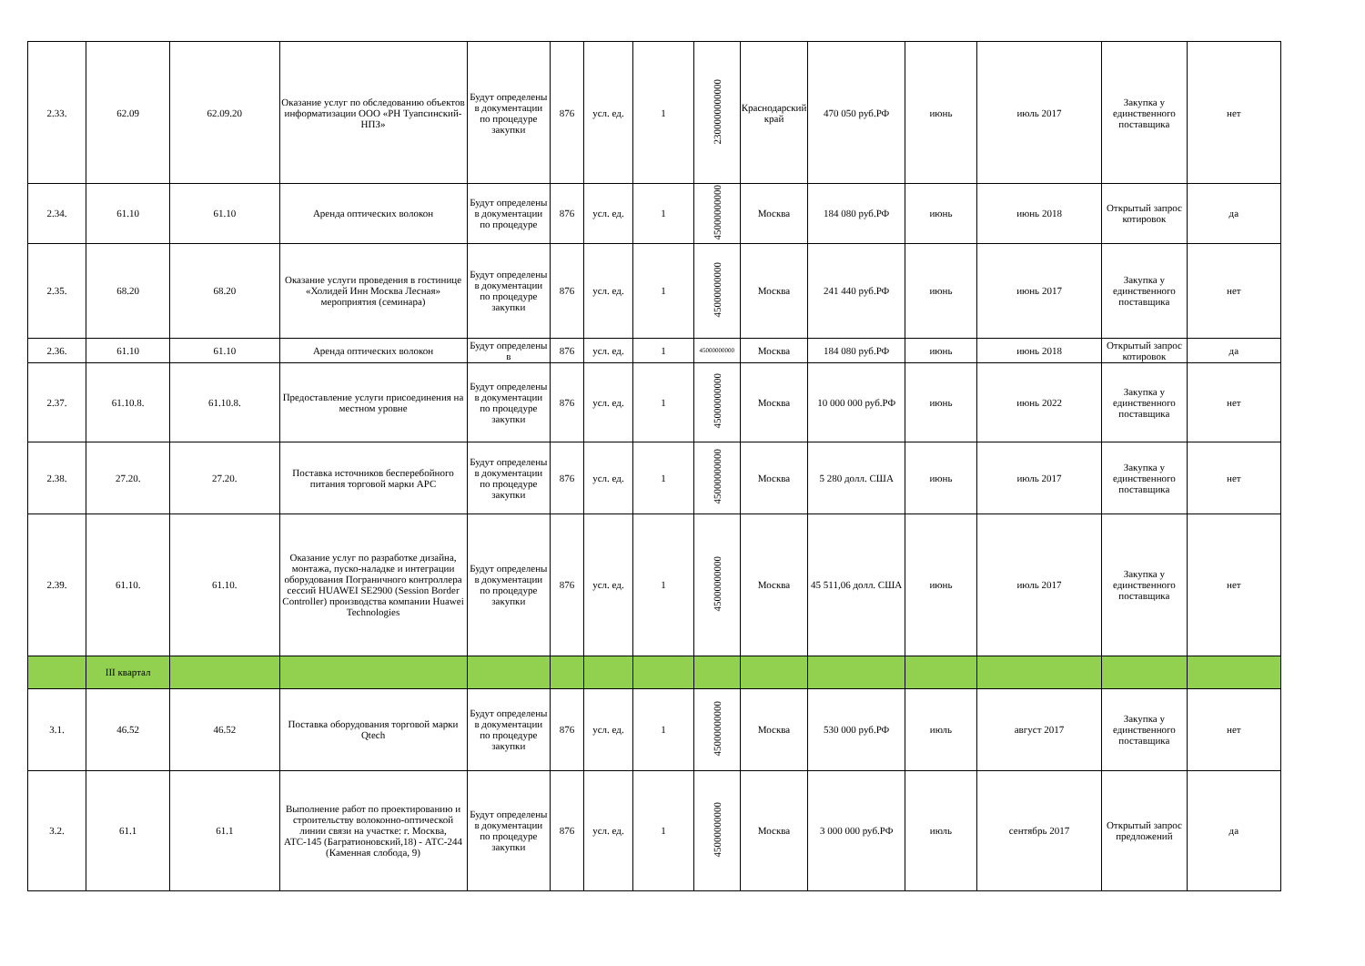| 2.33. | 62.09 | 62.09.20 | Оказание услуг по обследованию объектов информатизации ООО «РН Туапсинский-НПЗ» | Будут определены в документации по процедуре закупки | 876 | усл. ед. | 1 | 2300000000000 | Краснодарский край | 470 050 руб.РФ | июнь | июль 2017 | Закупка у единственного поставщика | нет |
| 2.34. | 61.10 | 61.10 | Аренда оптических волокон | Будут определены в документации по процедуре | 876 | усл. ед. | 1 | 45000000000 | Москва | 184 080 руб.РФ | июнь | июнь 2018 | Открытый запрос котировок | да |
| 2.35. | 68.20 | 68.20 | Оказание услуги проведения в гостинице «Холидей Инн Москва Лесная» мероприятия (семинара) | Будут определены в документации по процедуре закупки | 876 | усл. ед. | 1 | 45000000000 | Москва | 241 440 руб.РФ | июнь | июнь 2017 | Закупка у единственного поставщика | нет |
| 2.36. | 61.10 | 61.10 | Аренда оптических волокон | Будут определены в | 876 | усл. ед. | 1 | 45000000000 | Москва | 184 080 руб.РФ | июнь | июнь 2018 | Открытый запрос котировок | да |
| 2.37. | 61.10.8. | 61.10.8. | Предоставление услуги присоединения на местном уровне | Будут определены в документации по процедуре закупки | 876 | усл. ед. | 1 | 45000000000 | Москва | 10 000 000 руб.РФ | июнь | июнь 2022 | Закупка у единственного поставщика | нет |
| 2.38. | 27.20. | 27.20. | Поставка источников бесперебойного питания торговой марки APC | Будут определены в документации по процедуре закупки | 876 | усл. ед. | 1 | 45000000000 | Москва | 5 280 долл. США | июнь | июль 2017 | Закупка у единственного поставщика | нет |
| 2.39. | 61.10. | 61.10. | Оказание услуг по разработке дизайна, монтажа, пуско-наладке и интеграции оборудования Пограничного контроллера сессий HUAWEI SE2900 (Session Border Controller) производства компании Huawei Technologies | Будут определены в документации по процедуре закупки | 876 | усл. ед. | 1 | 45000000000 | Москва | 45 511,06 долл. США | июнь | июль 2017 | Закупка у единственного поставщика | нет |
| | III квартал | | | | | | | | | | | | | |
| 3.1. | 46.52 | 46.52 | Поставка оборудования торговой марки Qtech | Будут определены в документации по процедуре закупки | 876 | усл. ед. | 1 | 45000000000 | Москва | 530 000 руб.РФ | июль | август 2017 | Закупка у единственного поставщика | нет |
| 3.2. | 61.1 | 61.1 | Выполнение работ по проектированию и строительству волоконно-оптической линии связи на участке: г. Москва, АТС-145 (Багратионовский,18) - АТС-244 (Каменная слобода, 9) | Будут определены в документации по процедуре закупки | 876 | усл. ед. | 1 | 45000000000 | Москва | 3 000 000 руб.РФ | июль | сентябрь 2017 | Открытый запрос предложений | да |